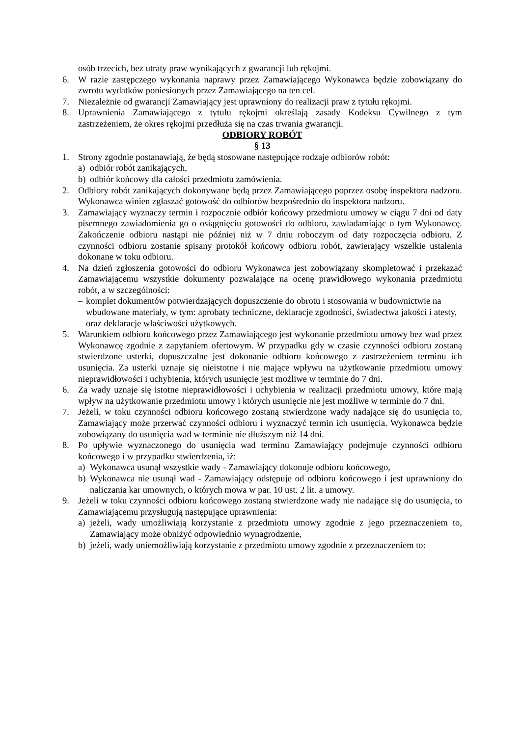osób trzecich, bez utraty praw wynikających z gwarancji lub rękojmi.
6. W razie zastępczego wykonania naprawy przez Zamawiającego Wykonawca będzie zobowiązany do zwrotu wydatków poniesionych przez Zamawiającego na ten cel.
7. Niezależnie od gwarancji Zamawiający jest uprawniony do realizacji praw z tytułu rękojmi.
8. Uprawnienia Zamawiającego z tytułu rękojmi określają zasady Kodeksu Cywilnego z tym zastrzeżeniem, że okres rękojmi przedłuża się na czas trwania gwarancji.
ODBIORY ROBÓT
§ 13
1. Strony zgodnie postanawiają, że będą stosowane następujące rodzaje odbiorów robót:
a) odbiór robót zanikających,
b) odbiór końcowy dla całości przedmiotu zamówienia.
2. Odbiory robót zanikających dokonywane będą przez Zamawiającego poprzez osobę inspektora nadzoru. Wykonawca winien zgłaszać gotowość do odbiorów bezpośrednio do inspektora nadzoru.
3. Zamawiający wyznaczy termin i rozpocznie odbiór końcowy przedmiotu umowy w ciągu 7 dni od daty pisemnego zawiadomienia go o osiągnięciu gotowości do odbioru, zawiadamiając o tym Wykonawcę. Zakończenie odbioru nastąpi nie później niż w 7 dniu roboczym od daty rozpoczęcia odbioru. Z czynności odbioru zostanie spisany protokół końcowy odbioru robót, zawierający wszelkie ustalenia dokonane w toku odbioru.
4. Na dzień zgłoszenia gotowości do odbioru Wykonawca jest zobowiązany skompletować i przekazać Zamawiającemu wszystkie dokumenty pozwalające na ocenę prawidłowego wykonania przedmiotu robót, a w szczególności:
– komplet dokumentów potwierdzających dopuszczenie do obrotu i stosowania w budownictwie na wbudowane materiały, w tym: aprobaty techniczne, deklaracje zgodności, świadectwa jakości i atesty, oraz deklaracje właściwości użytkowych.
5. Warunkiem odbioru końcowego przez Zamawiającego jest wykonanie przedmiotu umowy bez wad przez Wykonawcę zgodnie z zapytaniem ofertowym. W przypadku gdy w czasie czynności odbioru zostaną stwierdzone usterki, dopuszczalne jest dokonanie odbioru końcowego z zastrzeżeniem terminu ich usunięcia. Za usterki uznaje się nieistotne i nie mające wpływu na użytkowanie przedmiotu umowy nieprawidłowości i uchybienia, których usunięcie jest możliwe w terminie do 7 dni.
6. Za wady uznaje się istotne nieprawidłowości i uchybienia w realizacji przedmiotu umowy, które mają wpływ na użytkowanie przedmiotu umowy i których usunięcie nie jest możliwe w terminie do 7 dni.
7. Jeżeli, w toku czynności odbioru końcowego zostaną stwierdzone wady nadające się do usunięcia to, Zamawiający może przerwać czynności odbioru i wyznaczyć termin ich usunięcia. Wykonawca będzie zobowiązany do usunięcia wad w terminie nie dłuższym niż 14 dni.
8. Po upływie wyznaczonego do usunięcia wad terminu Zamawiający podejmuje czynności odbioru końcowego i w przypadku stwierdzenia, iż:
a) Wykonawca usunął wszystkie wady - Zamawiający dokonuje odbioru końcowego,
b) Wykonawca nie usunął wad - Zamawiający odstępuje od odbioru końcowego i jest uprawniony do naliczania kar umownych, o których mowa w par. 10 ust. 2 lit. a umowy.
9. Jeżeli w toku czynności odbioru końcowego zostaną stwierdzone wady nie nadające się do usunięcia, to Zamawiającemu przysługują następujące uprawnienia:
a) jeżeli, wady umożliwiają korzystanie z przedmiotu umowy zgodnie z jego przeznaczeniem to, Zamawiający może obniżyć odpowiednio wynagrodzenie,
b) jeżeli, wady uniemożliwiają korzystanie z przedmiotu umowy zgodnie z przeznaczeniem to: